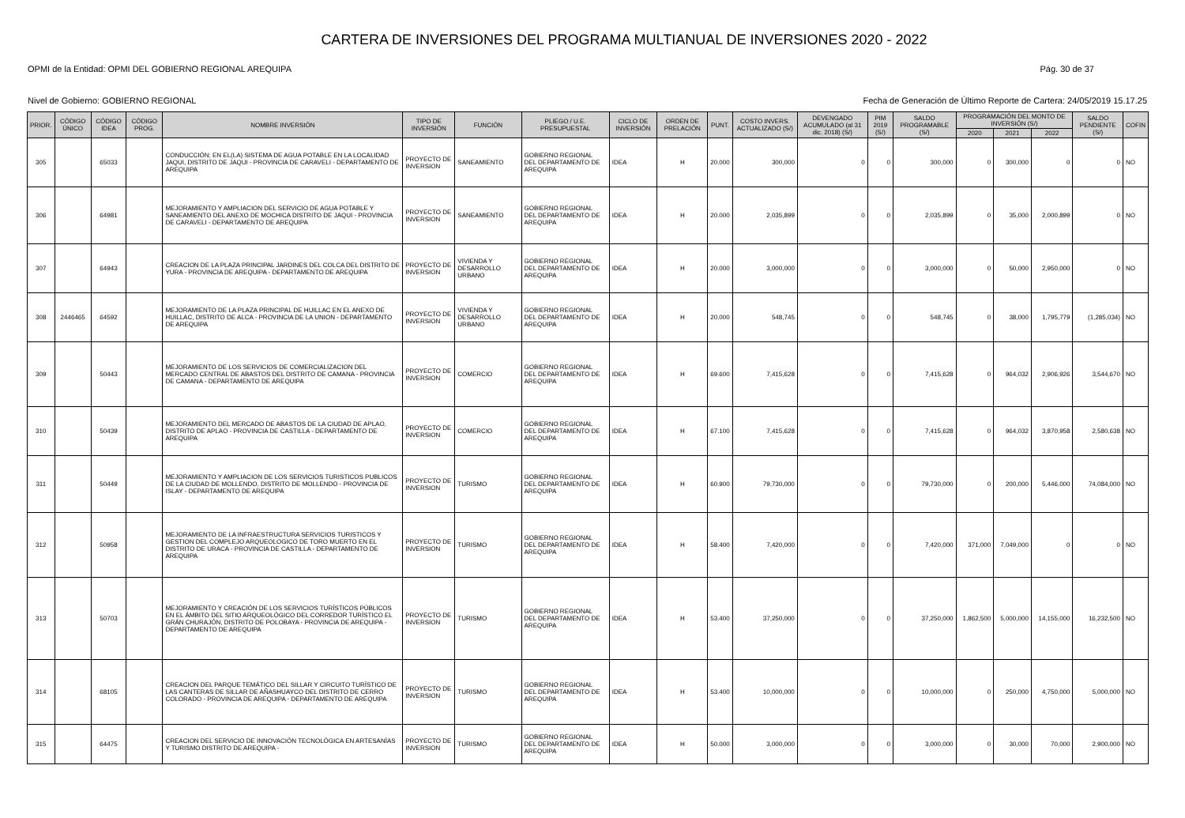CARTERA DE INVERSIONES DEL PROGRAMA MULTIANUAL DE INVERSIONES 2020 - 2022
OPMI de la Entidad: OPMI DEL GOBIERNO REGIONAL AREQUIPA Pág. 30 de 37
Nivel de Gobierno: GOBIERNO REGIONAL Fecha de Generación de Último Reporte de Cartera: 24/05/2019 15.17.25
| PRIOR. | CÓDIGO ÚNICO | CÓDIGO IDEA | CÓDIGO PROG. | NOMBRE INVERSIÓN | TIPO DE INVERSIÓN | FUNCIÓN | PLIEGO / U.E. PRESUPUESTAL | CICLO DE INVERSIÓN | ORDEN DE PRELACIÓN | PUNT. | COSTO INVERS. ACTUALIZADO (S/) | DEVENGADO ACUMULADO (al 31 dic. 2018) (S/) | PIM 2019 (S/) | SALDO PROGRAMABLE (S/) | PROGRAMACIÓN DEL MONTO DE INVERSIÓN (S/) | | | SALDO PENDIENTE (S/) | COFIN |
| --- | --- | --- | --- | --- | --- | --- | --- | --- | --- | --- | --- | --- | --- | --- | --- | --- | --- | --- | --- |
| | | | | | | | | | | | | | | | 2020 | 2021 | 2022 | | |
| 305 | | 65033 | | CONDUCCIÓN; EN EL(LA) SISTEMA DE AGUA POTABLE EN LA LOCALIDAD JAQUI, DISTRITO DE JAQUI - PROVINCIA DE CARAVELI - DEPARTAMENTO DE AREQUIPA | PROYECTO DE INVERSION | SANEAMIENTO | GOBIERNO REGIONAL DEL DEPARTAMENTO DE AREQUIPA | IDEA | H | 20.000 | 300,000 | 0 | 0 | 300,000 | 0 | 300,000 | 0 | 0 | NO |
| 306 | | 64981 | | MEJORAMIENTO Y AMPLIACION DEL SERVICIO DE AGUA POTABLE Y SANEAMIENTO DEL ANEXO DE MOCHICA DISTRITO DE JAQUI - PROVINCIA DE CARAVELI - DEPARTAMENTO DE AREQUIPA | PROYECTO DE INVERSION | SANEAMIENTO | GOBIERNO REGIONAL DEL DEPARTAMENTO DE AREQUIPA | IDEA | H | 20.000 | 2,035,899 | 0 | 0 | 2,035,899 | 0 | 35,000 | 2,000,899 | 0 | NO |
| 307 | | 64943 | | CREACION DE LA PLAZA PRINCIPAL JARDINES DEL COLCA DEL DISTRITO DE YURA - PROVINCIA DE AREQUIPA - DEPARTAMENTO DE AREQUIPA | PROYECTO DE INVERSION | VIVIENDA Y DESARROLLO URBANO | GOBIERNO REGIONAL DEL DEPARTAMENTO DE AREQUIPA | IDEA | H | 20.000 | 3,000,000 | 0 | 0 | 3,000,000 | 0 | 50,000 | 2,950,000 | 0 | NO |
| 308 | 2446465 | 64592 | | MEJORAMIENTO DE LA PLAZA PRINCIPAL DE HUILLAC EN EL ANEXO DE HUILLAC, DISTRITO DE ALCA - PROVINCIA DE LA UNION - DEPARTAMENTO DE AREQUIPA | PROYECTO DE INVERSION | VIVIENDA Y DESARROLLO URBANO | GOBIERNO REGIONAL DEL DEPARTAMENTO DE AREQUIPA | IDEA | H | 20.000 | 548,745 | 0 | 0 | 548,745 | 0 | 38,000 | 1,795,779 | (1,285,034) | NO |
| 309 | | 50443 | | MEJORAMIENTO DE LOS SERVICIOS DE COMERCIALIZACION DEL MERCADO CENTRAL DE ABASTOS DEL DISTRITO DE CAMANA - PROVINCIA DE CAMANA - DEPARTAMENTO DE AREQUIPA | PROYECTO DE INVERSION | COMERCIO | GOBIERNO REGIONAL DEL DEPARTAMENTO DE AREQUIPA | IDEA | H | 69.600 | 7,415,628 | 0 | 0 | 7,415,628 | 0 | 964,032 | 2,906,926 | 3,544,670 | NO |
| 310 | | 50439 | | MEJORAMIENTO DEL MERCADO DE ABASTOS DE LA CIUDAD DE APLAO, DISTRITO DE APLAO - PROVINCIA DE CASTILLA - DEPARTAMENTO DE AREQUIPA | PROYECTO DE INVERSION | COMERCIO | GOBIERNO REGIONAL DEL DEPARTAMENTO DE AREQUIPA | IDEA | H | 67.100 | 7,415,628 | 0 | 0 | 7,415,628 | 0 | 964,032 | 3,870,958 | 2,580,638 | NO |
| 311 | | 50449 | | MEJORAMIENTO Y AMPLIACION DE LOS SERVICIOS TURISTICOS PUBLICOS DE LA CIUDAD DE MOLLENDO, DISTRITO DE MOLLENDO - PROVINCIA DE ISLAY - DEPARTAMENTO DE AREQUIPA | PROYECTO DE INVERSION | TURISMO | GOBIERNO REGIONAL DEL DEPARTAMENTO DE AREQUIPA | IDEA | H | 60.900 | 79,730,000 | 0 | 0 | 79,730,000 | 0 | 200,000 | 5,446,000 | 74,084,000 | NO |
| 312 | | 50958 | | MEJORAMIENTO DE LA INFRAESTRUCTURA SERVICIOS TURISTICOS Y GESTION DEL COMPLEJO ARQUEOLOGICO DE TORO MUERTO EN EL DISTRITO DE URACA - PROVINCIA DE CASTILLA - DEPARTAMENTO DE AREQUIPA | PROYECTO DE INVERSION | TURISMO | GOBIERNO REGIONAL DEL DEPARTAMENTO DE AREQUIPA | IDEA | H | 58.400 | 7,420,000 | 0 | 0 | 7,420,000 | 371,000 | 7,049,000 | 0 | 0 | NO |
| 313 | | 50703 | | MEJORAMIENTO Y CREACIÓN DE LOS SERVICIOS TURÍSTICOS PÚBLICOS EN EL ÁMBITO DEL SITIO ARQUEOLÓGICO DEL CORREDOR TURÍSTICO EL GRÁN CHURAJÓN, DISTRITO DE POLOBAYA - PROVINCIA DE AREQUIPA - DEPARTAMENTO DE AREQUIPA | PROYECTO DE INVERSION | TURISMO | GOBIERNO REGIONAL DEL DEPARTAMENTO DE AREQUIPA | IDEA | H | 53.400 | 37,250,000 | 0 | 0 | 37,250,000 | 1,862,500 | 5,000,000 | 14,155,000 | 16,232,500 | NO |
| 314 | | 68105 | | CREACION DEL PARQUE TEMÁTICO DEL SILLAR Y CIRCUITO TURÍSTICO DE LAS CANTERAS DE SILLAR DE AÑASHUAYCO DEL DISTRITO DE CERRO COLORADO - PROVINCIA DE AREQUIPA - DEPARTAMENTO DE AREQUIPA | PROYECTO DE INVERSION | TURISMO | GOBIERNO REGIONAL DEL DEPARTAMENTO DE AREQUIPA | IDEA | H | 53.400 | 10,000,000 | 0 | 0 | 10,000,000 | 0 | 250,000 | 4,750,000 | 5,000,000 | NO |
| 315 | | 64475 | | CREACION DEL SERVICIO DE INNOVACIÓN TECNOLÓGICA EN ARTESANÍAS Y TURISMO DISTRITO DE AREQUIPA - | PROYECTO DE INVERSION | TURISMO | GOBIERNO REGIONAL DEL DEPARTAMENTO DE AREQUIPA | IDEA | H | 50.000 | 3,000,000 | 0 | 0 | 3,000,000 | 0 | 30,000 | 70,000 | 2,900,000 | NO |